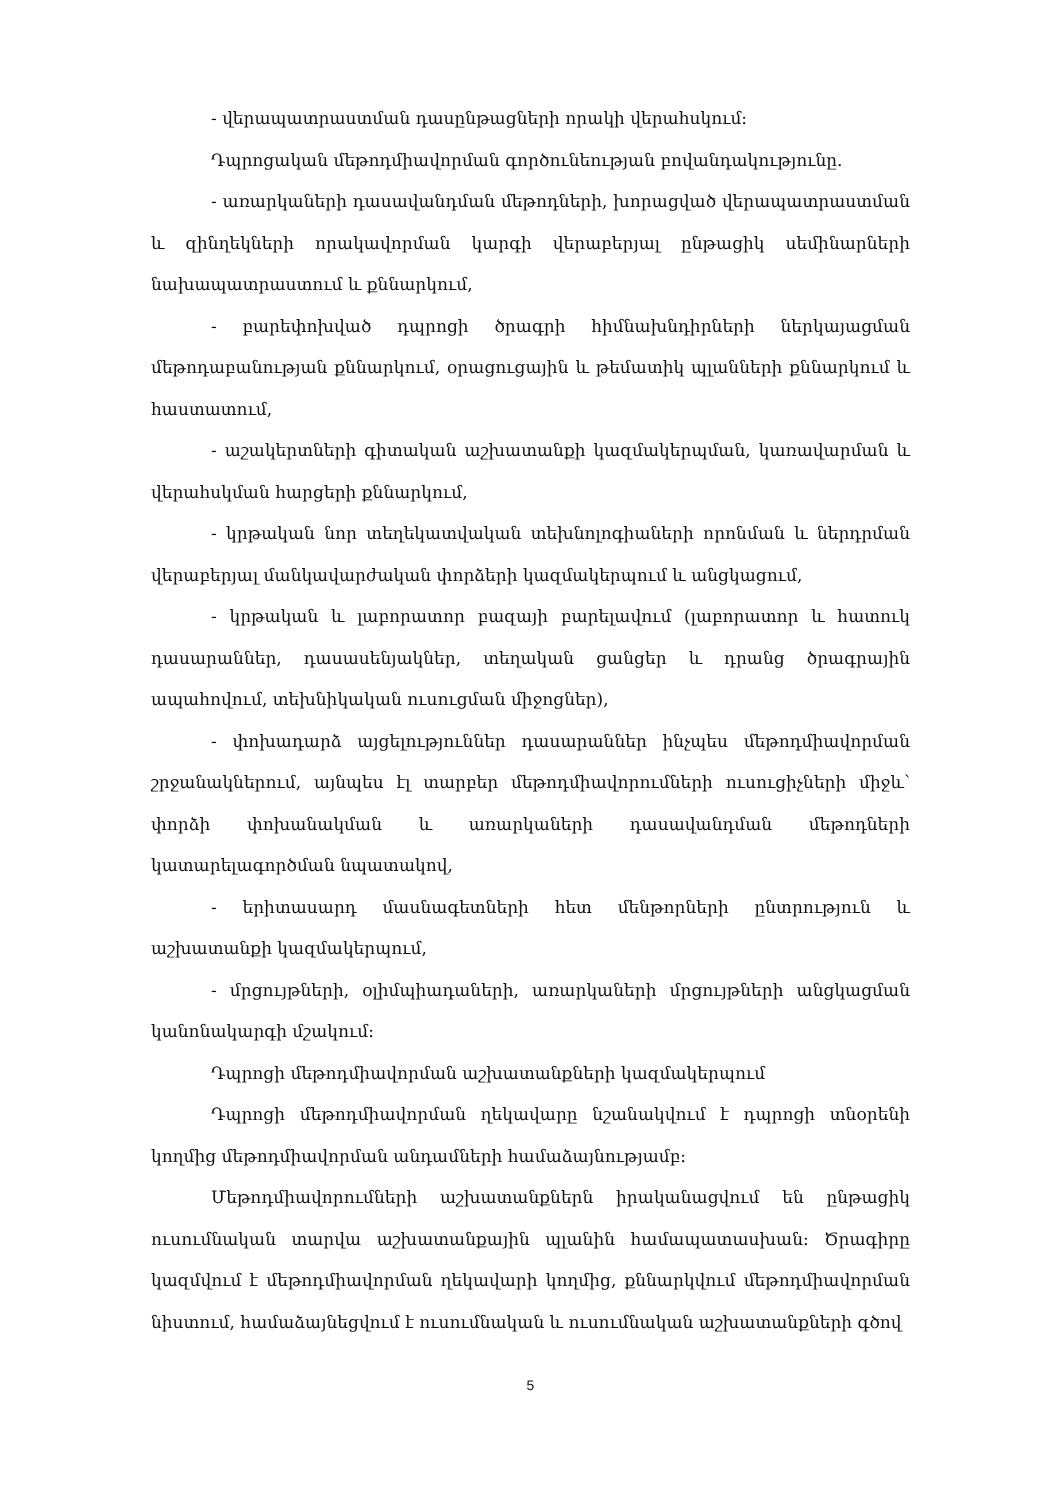- վերապատրաստման դասընթացների որակի վերահսկում:
Դպրոցական մեթոդմիավորման գործունեության բովանդակությունը.
- առարկաների դասավանդման մեթոդների, խորացված վերապատրաստման և զինղեկների որակավորման կարգի վերաբերյալ ընթացիկ սեմինարների նախապատրաստում և քննարկում,
- բարեփոխված դպրոցի ծրագրի հիմնախնդիրների ներկայացման մեթոդաբանության քննարկում, օրացուցային և թեմատիկ պլանների քննարկում և հաստատում,
- աշակերտների գիտական աշխատանքի կազմակերպման, կառավարման և վերահսկման հարցերի քննարկում,
- կրթական նոր տեղեկատվական տեխնոլոգիաների որոնման և ներդրման վերաբերյալ մանկավարժական փորձերի կազմակերպում և անցկացում,
- կրթական և լաբորատոր բազայի բարելավում (լաբորատոր և հատուկ դասարաններ, դասասենյակներ, տեղական ցանցեր և դրանց ծրագրային ապահովում, տեխնիկական ուսուցման միջոցներ),
- փոխադարձ այցելություններ դասարաններ ինչպես մեթոդմիավորման շրջանակներում, այնպես էլ տարբեր մեթոդմիավորումների ուսուցիչների միջև՝ փորձի փոխանակման և առարկաների դասավանդման մեթոդների կատարելագործման նպատակով,
- երիտասարդ մասնագետների հետ մենթորների ընտրություն և աշխատանքի կազմակերպում,
- մրցույթների, օլիմպիադաների, առարկաների մրցույթների անցկացման կանոնակարգի մշակում:
Դպրոցի մեթոդմիավորման աշխատանքների կազմակերպում
Դպրոցի մեթոդմիավորման ղեկավարը նշանակվում է դպրոցի տնօրենի կողմից մեթոդմիավորման անդամների համաձայնությամբ:
Մեթոդմիավորումների աշխատանքներն իրականացվում են ընթացիկ ուսումնական տարվա աշխատանքային պլանին համապատասխան: Ծրագիրը կազմվում է մեթոդմիավորման ղեկավարի կողմից, քննարկվում մեթոդմիավորման նիստում, համաձայնեցվում է ուսումնական և ուսումնական աշխատանքների գծով
5